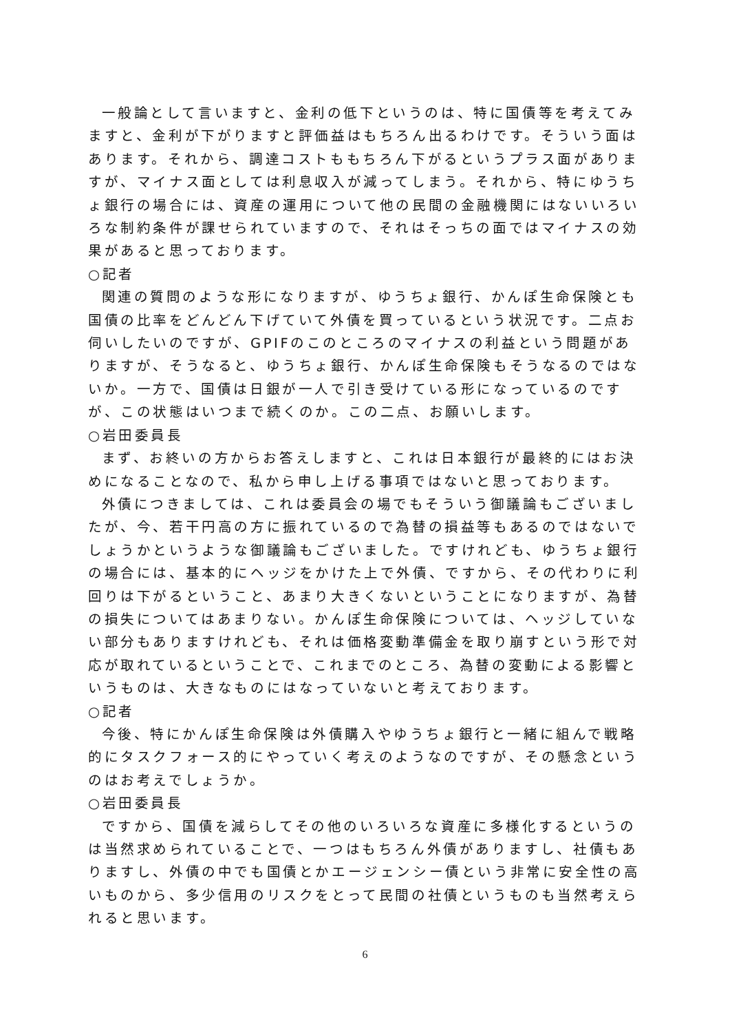一般論として言いますと、金利の低下というのは、特に国債等を考えてみますと、金利が下がりますと評価益はもちろん出るわけです。そういう面はあります。それから、調達コストももちろん下がるというプラス面がありますが、マイナス面としては利息収入が減ってしまう。それから、特にゆうちょ銀行の場合には、資産の運用について他の民間の金融機関にはないいろいろな制約条件が課せられていますので、それはそっちの面ではマイナスの効果があると思っております。
○記者
関連の質問のような形になりますが、ゆうちょ銀行、かんぽ生命保険とも国債の比率をどんどん下げていて外債を買っているという状況です。二点お伺いしたいのですが、GPIFのこのところのマイナスの利益という問題がありますが、そうなると、ゆうちょ銀行、かんぽ生命保険もそうなるのではないか。一方で、国債は日銀が一人で引き受けている形になっているのですが、この状態はいつまで続くのか。この二点、お願いします。
○岩田委員長
まず、お終いの方からお答えしますと、これは日本銀行が最終的にはお決めになることなので、私から申し上げる事項ではないと思っております。
外債につきましては、これは委員会の場でもそういう御議論もございましたが、今、若干円高の方に振れているので為替の損益等もあるのではないでしょうかというような御議論もございました。ですけれども、ゆうちょ銀行の場合には、基本的にヘッジをかけた上で外債、ですから、その代わりに利回りは下がるということ、あまり大きくないということになりますが、為替の損失についてはあまりない。かんぽ生命保険については、ヘッジしていない部分もありますけれども、それは価格変動準備金を取り崩すという形で対応が取れているということで、これまでのところ、為替の変動による影響というものは、大きなものにはなっていないと考えております。
○記者
今後、特にかんぽ生命保険は外債購入やゆうちょ銀行と一緒に組んで戦略的にタスクフォース的にやっていく考えのようなのですが、その懸念というのはお考えでしょうか。
○岩田委員長
ですから、国債を減らしてその他のいろいろな資産に多様化するというのは当然求められていることで、一つはもちろん外債がありますし、社債もありますし、外債の中でも国債とかエージェンシー債という非常に安全性の高いものから、多少信用のリスクをとって民間の社債というものも当然考えられると思います。
6